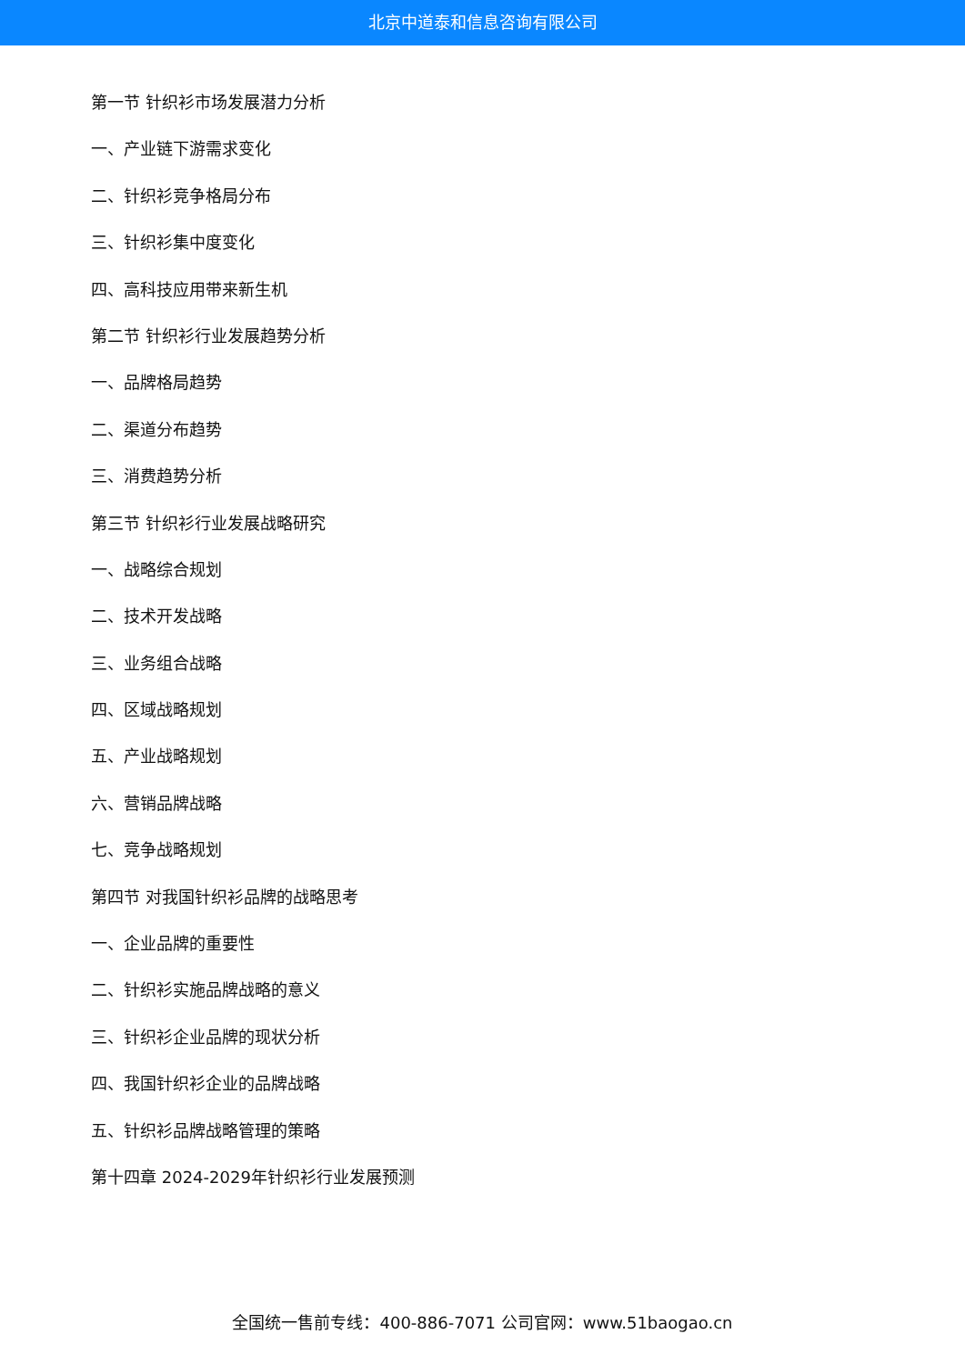北京中道泰和信息咨询有限公司
第一节 针织衫市场发展潜力分析
一、产业链下游需求变化
二、针织衫竞争格局分布
三、针织衫集中度变化
四、高科技应用带来新生机
第二节 针织衫行业发展趋势分析
一、品牌格局趋势
二、渠道分布趋势
三、消费趋势分析
第三节 针织衫行业发展战略研究
一、战略综合规划
二、技术开发战略
三、业务组合战略
四、区域战略规划
五、产业战略规划
六、营销品牌战略
七、竞争战略规划
第四节 对我国针织衫品牌的战略思考
一、企业品牌的重要性
二、针织衫实施品牌战略的意义
三、针织衫企业品牌的现状分析
四、我国针织衫企业的品牌战略
五、针织衫品牌战略管理的策略
第十四章 2024-2029年针织衫行业发展预测
全国统一售前专线：400-886-7071 公司官网：www.51baogao.cn